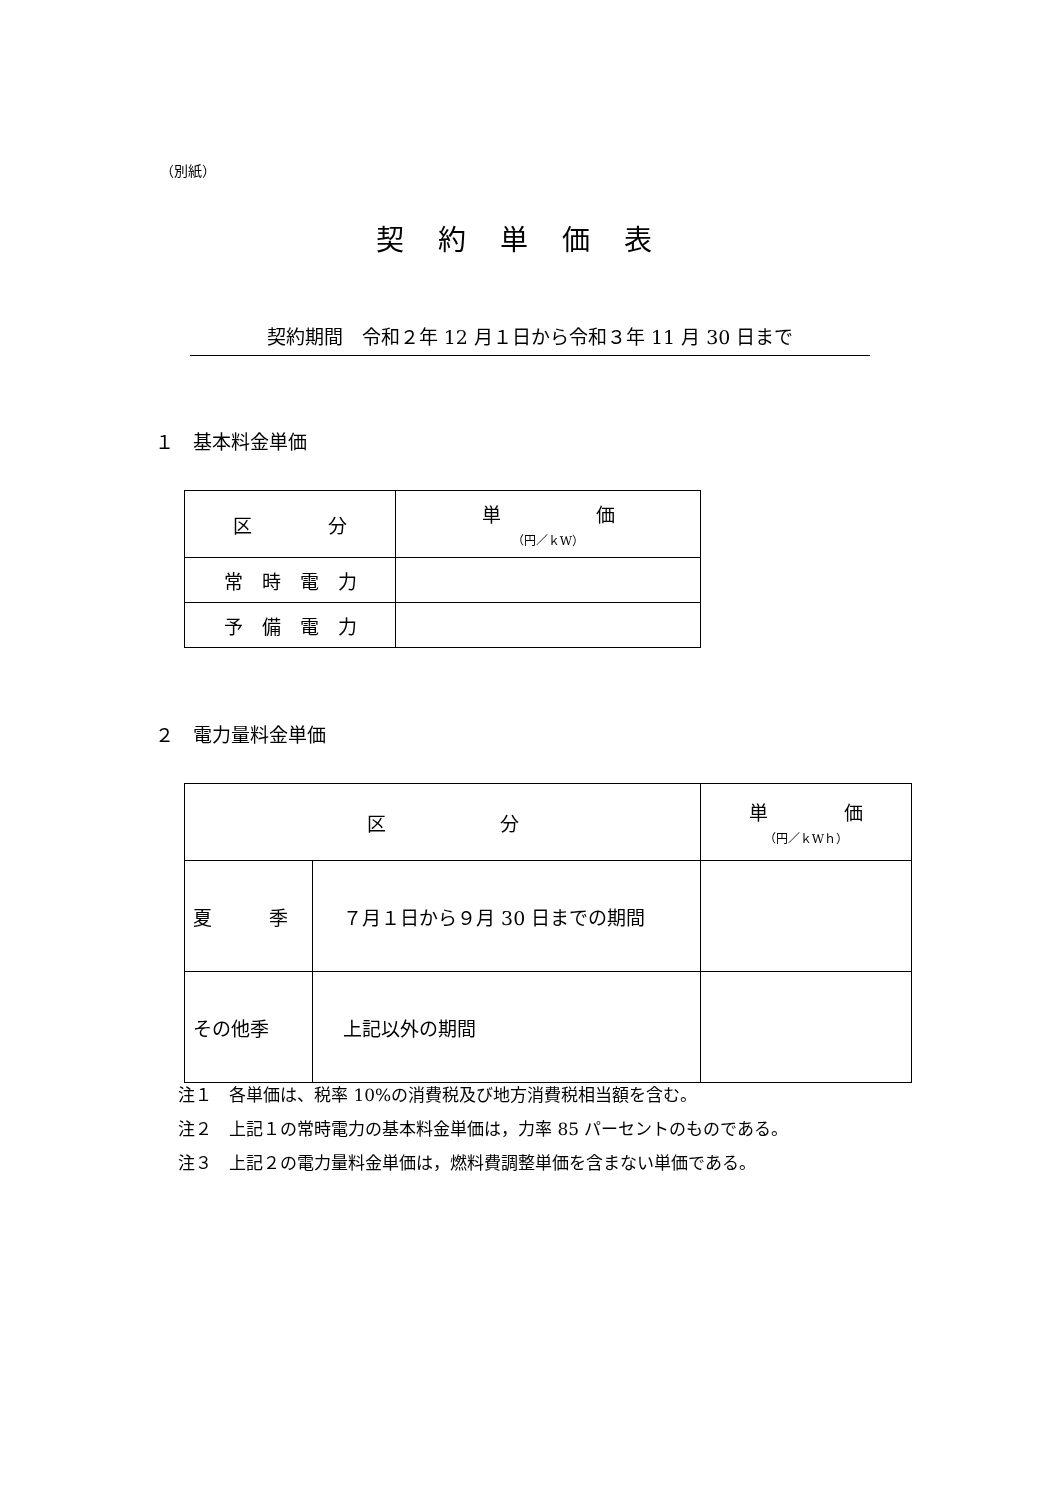（別紙）
契約単価表
契約期間　令和２年 12 月１日から令和３年 11 月 30 日まで
１　基本料金単価
| 区 分 | 単 価 （円／ｋW） |
| --- | --- |
| 常 時 電 力 | |
| 予 備 電 力 | |
２　電力量料金単価
| 区 分 | | 単 価 （円／ｋWｈ） |
| --- | --- | --- |
| 夏 季 | ７月１日から９月 30 日までの期間 | |
| その他季 | 上記以外の期間 | |
注１　各単価は、税率 10%の消費税及び地方消費税相当額を含む。
注２　上記１の常時電力の基本料金単価は，力率 85 パーセントのものである。
注３　上記２の電力量料金単価は，燃料費調整単価を含まない単価である。